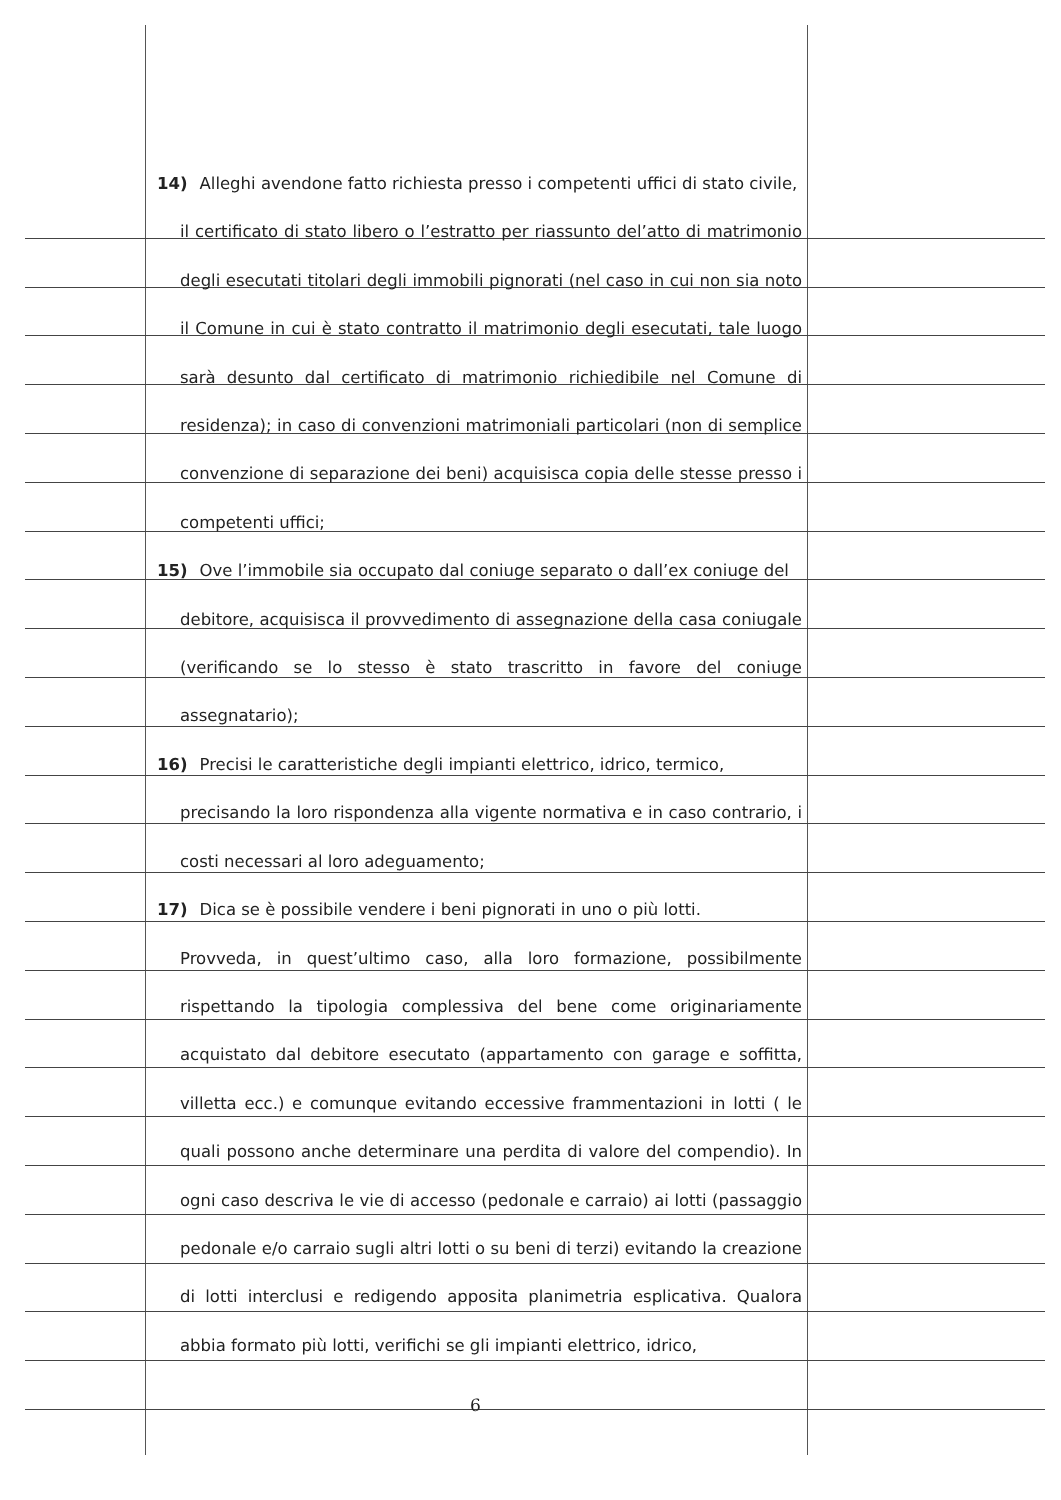14) Alleghi avendone fatto richiesta presso i competenti uffici di stato civile,
il certificato di stato libero o l’estratto per riassunto del’atto di matrimonio degli esecutati titolari degli immobili pignorati (nel caso in cui non sia noto il Comune in cui è stato contratto il matrimonio degli esecutati, tale luogo sarà desunto dal certificato di matrimonio richiedibile nel Comune di residenza); in caso di convenzioni matrimoniali particolari (non di semplice convenzione di separazione dei beni) acquisisca copia delle stesse presso i competenti uffici;
15) Ove l’immobile sia occupato dal coniuge separato o dall’ex coniuge del
debitore, acquisisca il provvedimento di assegnazione della casa coniugale (verificando se lo stesso è stato trascritto in favore del coniuge assegnatario);
16) Precisi le caratteristiche degli impianti elettrico, idrico, termico,
precisando la loro rispondenza alla vigente normativa e in caso contrario, i costi necessari al loro adeguamento;
17) Dica se è possibile vendere i beni pignorati in uno o più lotti.
Provveda, in quest’ultimo caso, alla loro formazione, possibilmente rispettando la tipologia complessiva del bene come originariamente acquistato dal debitore esecutato (appartamento con garage e soffitta, villetta ecc.) e comunque evitando eccessive frammentazioni in lotti ( le quali possono anche determinare una perdita di valore del compendio). In ogni caso descriva le vie di accesso (pedonale e carraio) ai lotti (passaggio pedonale e/o carraio sugli altri lotti o su beni di terzi) evitando la creazione di lotti interclusi e redigendo apposita planimetria esplicativa. Qualora abbia formato più lotti, verifichi se gli impianti elettrico, idrico,
6